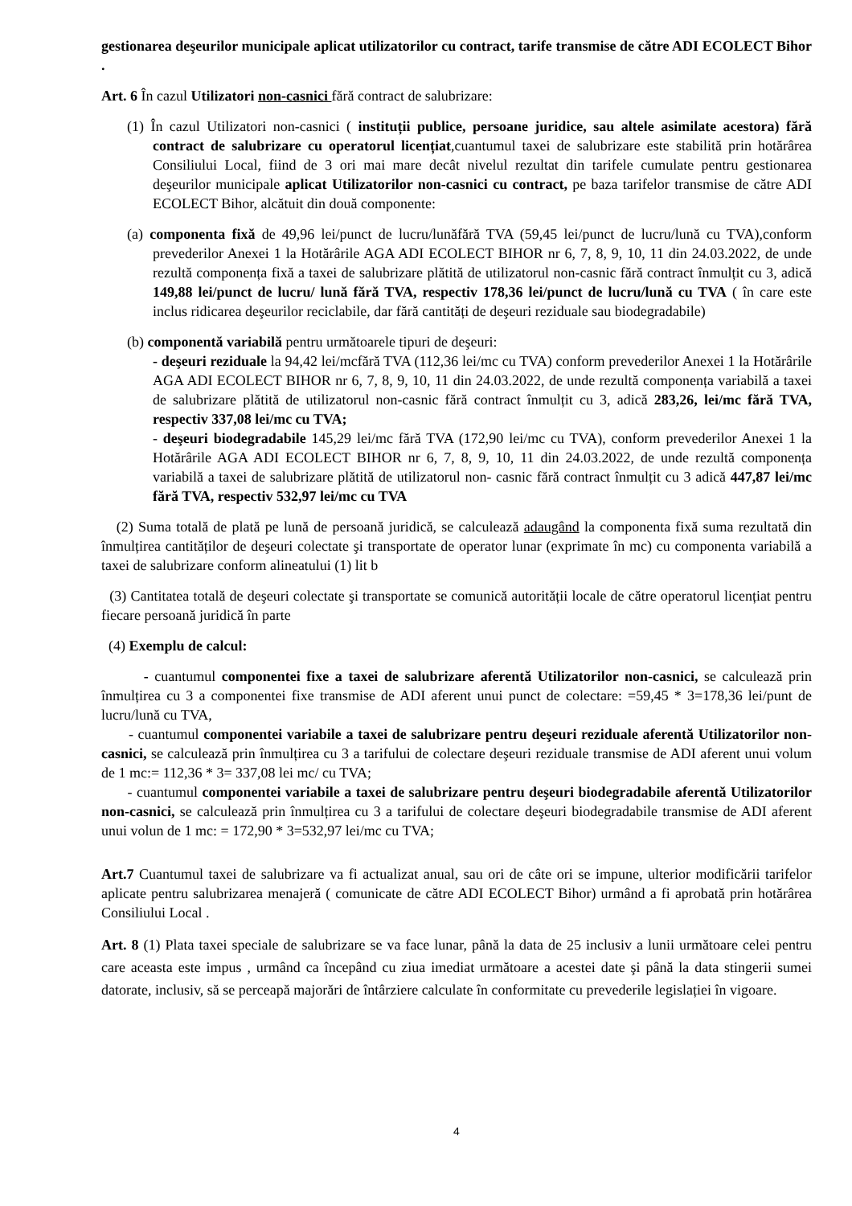gestionarea deşeurilor municipale aplicat utilizatorilor cu contract, tarife transmise de către ADI ECOLECT Bihor .
Art. 6 În cazul Utilizatori non-casnici fără contract de salubrizare:
(1) În cazul Utilizatori non-casnici ( instituții publice, persoane juridice, sau altele asimilate acestora) fără contract de salubrizare cu operatorul licențiat,cuantumul taxei de salubrizare este stabilită prin hotărârea Consiliului Local, fiind de 3 ori mai mare decât nivelul rezultat din tarifele cumulate pentru gestionarea deşeurilor municipale aplicat Utilizatorilor non-casnici cu contract, pe baza tarifelor transmise de către ADI ECOLECT Bihor, alcătuit din două componente:
(a) componenta fixă de 49,96 lei/punct de lucru/lunăfără TVA (59,45 lei/punct de lucru/lună cu TVA),conform prevederilor Anexei 1 la Hotărârile AGA ADI ECOLECT BIHOR nr 6, 7, 8, 9, 10, 11 din 24.03.2022, de unde rezultă componența fixă a taxei de salubrizare plătită de utilizatorul non-casnic fără contract înmulțit cu 3, adică 149,88 lei/punct de lucru/ lună fără TVA, respectiv 178,36 lei/punct de lucru/lună cu TVA ( în care este inclus ridicarea deşeurilor reciclabile, dar fără cantități de deşeuri reziduale sau biodegradabile)
(b) componentă variabilă pentru următoarele tipuri de deşeuri:
- deşeuri reziduale la 94,42 lei/mcfără TVA (112,36 lei/mc cu TVA) conform prevederilor Anexei 1 la Hotărârile AGA ADI ECOLECT BIHOR nr 6, 7, 8, 9, 10, 11 din 24.03.2022, de unde rezultă componența variabilă a taxei de salubrizare plătită de utilizatorul non-casnic fără contract înmulțit cu 3, adică 283,26, lei/mc fără TVA, respectiv 337,08 lei/mc cu TVA;
- deşeuri biodegradabile 145,29 lei/mc fără TVA (172,90 lei/mc cu TVA), conform prevederilor Anexei 1 la Hotărârile AGA ADI ECOLECT BIHOR nr 6, 7, 8, 9, 10, 11 din 24.03.2022, de unde rezultă componența variabilă a taxei de salubrizare plătită de utilizatorul non- casnic fără contract înmulțit cu 3 adică 447,87 lei/mc fără TVA, respectiv 532,97 lei/mc cu TVA
(2) Suma totală de plată pe lună de persoană juridică, se calculează adaugând la componenta fixă suma rezultată din înmulțirea cantităților de deşeuri colectate şi transportate de operator lunar (exprimate în mc) cu componenta variabilă a taxei de salubrizare conform alineatului (1) lit b
(3) Cantitatea totală de deşeuri colectate şi transportate se comunică autorității locale de către operatorul licențiat pentru fiecare persoană juridică în parte
(4) Exemplu de calcul:
- cuantumul componentei fixe a taxei de salubrizare aferentă Utilizatorilor non-casnici, se calculează prin înmulțirea cu 3 a componentei fixe transmise de ADI aferent unui punct de colectare: =59,45 * 3=178,36 lei/punt de lucru/lună cu TVA,
- cuantumul componentei variabile a taxei de salubrizare pentru deşeuri reziduale aferentă Utilizatorilor non-casnici, se calculează prin înmulțirea cu 3 a tarifului de colectare deşeuri reziduale transmise de ADI aferent unui volum de 1 mc:= 112,36 * 3= 337,08 lei mc/ cu TVA;
- cuantumul componentei variabile a taxei de salubrizare pentru deşeuri biodegradabile aferentă Utilizatorilor non-casnici, se calculează prin înmulțirea cu 3 a tarifului de colectare deşeuri biodegradabile transmise de ADI aferent unui volun de 1 mc: = 172,90 * 3=532,97 lei/mc cu TVA;
Art.7 Cuantumul taxei de salubrizare va fi actualizat anual, sau ori de câte ori se impune, ulterior modificării tarifelor aplicate pentru salubrizarea menajeră ( comunicate de către ADI ECOLECT Bihor) urmând a fi aprobată prin hotărârea Consiliului Local .
Art. 8 (1) Plata taxei speciale de salubrizare se va face lunar, până la data de 25 inclusiv a lunii următoare celei pentru care aceasta este impus , urmând ca începând cu ziua imediat următoare a acestei date şi până la data stingerii sumei datorate, inclusiv, să se perceapă majorări de întârziere calculate în conformitate cu prevederile legislației în vigoare.
4